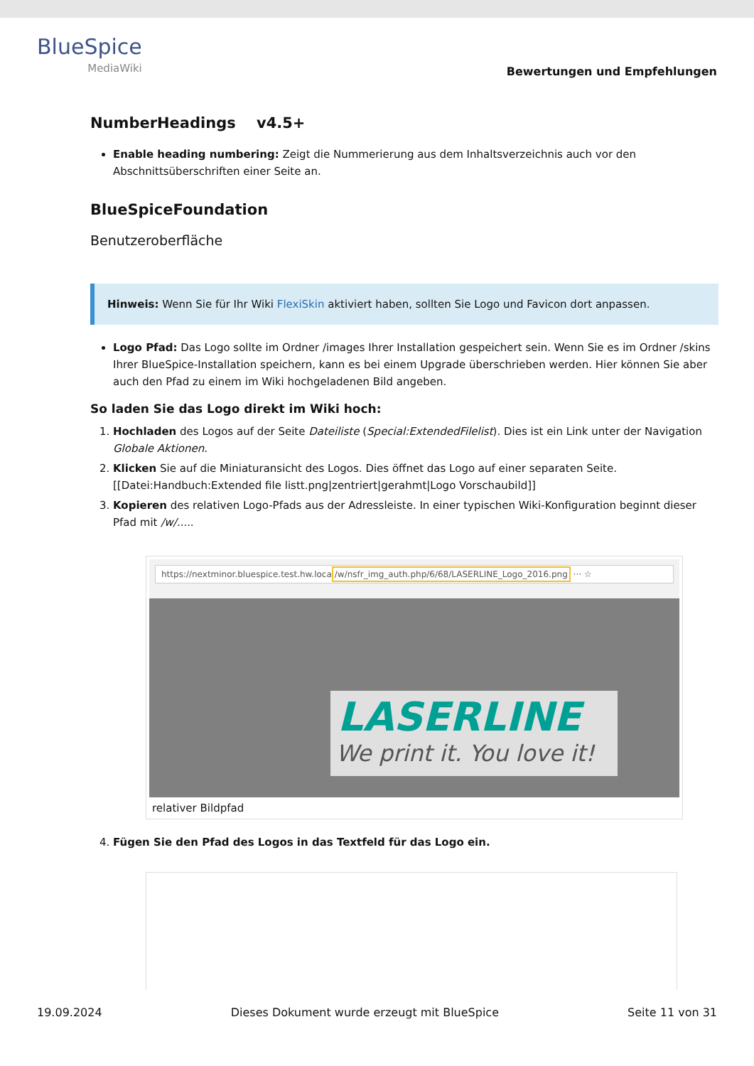BlueSpice
MediaWiki
Bewertungen und Empfehlungen
NumberHeadings v4.5+
Enable heading numbering: Zeigt die Nummerierung aus dem Inhaltsverzeichnis auch vor den Abschnittsüberschriften einer Seite an.
BlueSpiceFoundation
Benutzeroberfläche
Hinweis: Wenn Sie für Ihr Wiki FlexiSkin aktiviert haben, sollten Sie Logo und Favicon dort anpassen.
Logo Pfad: Das Logo sollte im Ordner /images Ihrer Installation gespeichert sein. Wenn Sie es im Ordner /skins Ihrer BlueSpice-Installation speichern, kann es bei einem Upgrade überschrieben werden. Hier können Sie aber auch den Pfad zu einem im Wiki hochgeladenen Bild angeben.
So laden Sie das Logo direkt im Wiki hoch:
1. Hochladen des Logos auf der Seite Dateiliste (Special:ExtendedFilelist). Dies ist ein Link unter der Navigation Globale Aktionen.
2. Klicken Sie auf die Miniaturansicht des Logos. Dies öffnet das Logo auf einer separaten Seite. [[Datei:Handbuch:Extended file listt.png|zentriert|gerahmt|Logo Vorschaubild]]
3. Kopieren des relativen Logo-Pfads aus der Adressleiste. In einer typischen Wiki-Konfiguration beginnt dieser Pfad mit /w/.....
https://nextminor.bluespice.test.hw.loca/w/nsfr_img_auth.php/6/68/LASERLINE_Logo_2016.png ··· ☆
LASERLINE
We print it. You love it!
relativer Bildpfad
4. Fügen Sie den Pfad des Logos in das Textfeld für das Logo ein.
19.09.2024 Dieses Dokument wurde erzeugt mit BlueSpice Seite 11 von 31